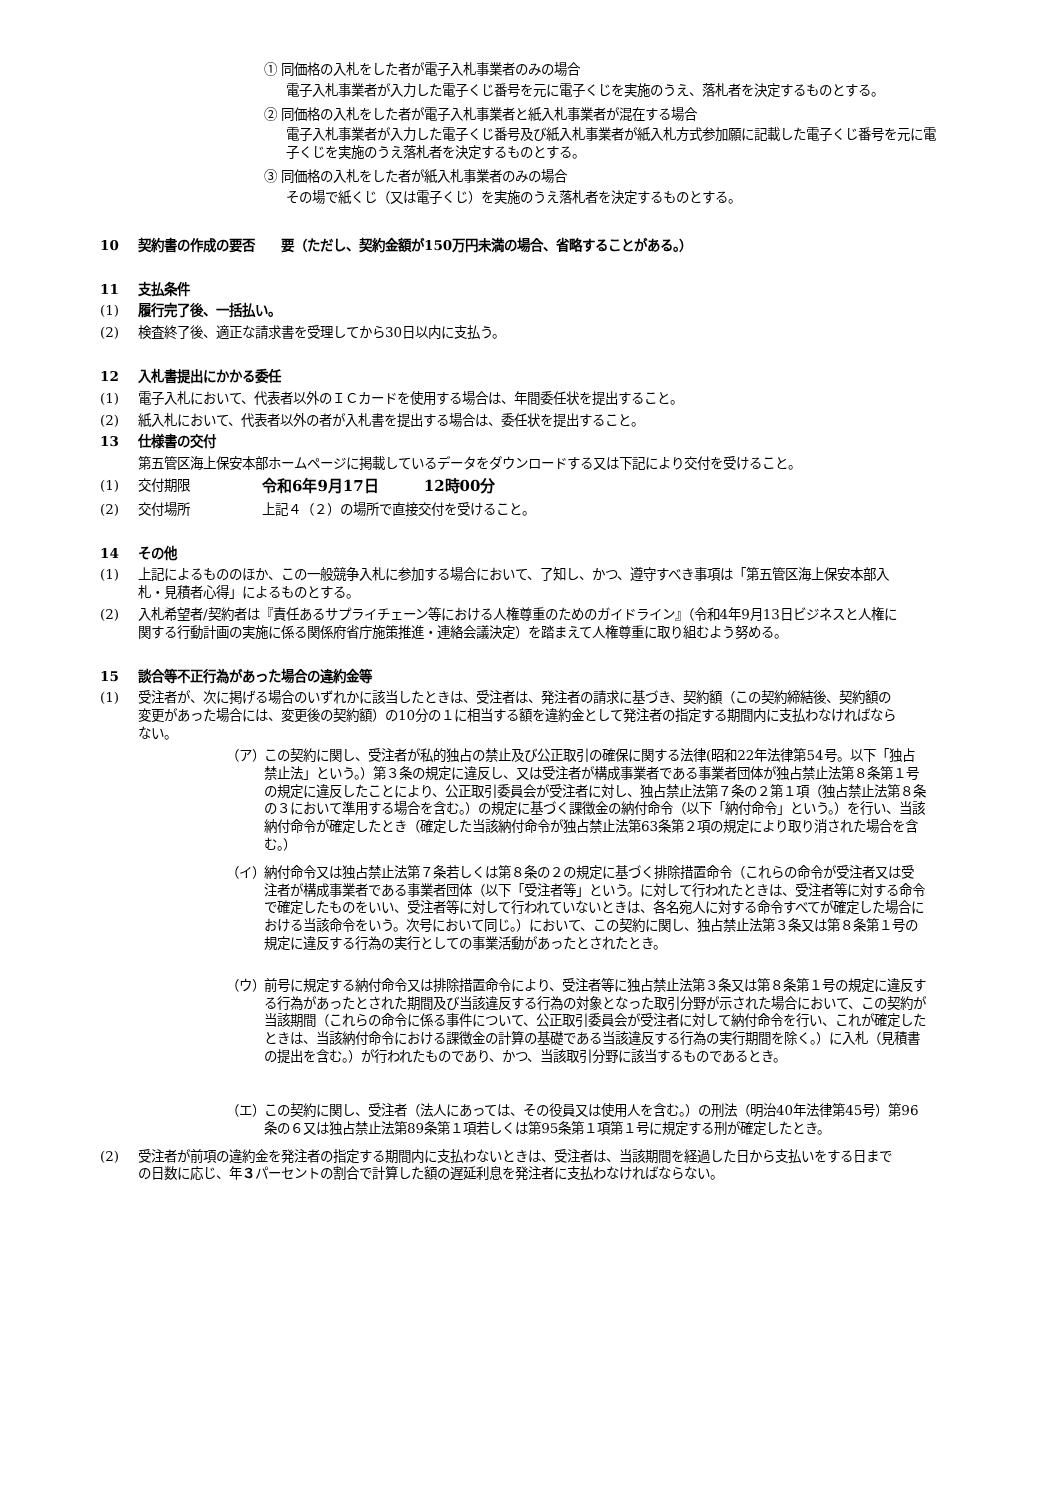① 同価格の入札をした者が電子入札事業者のみの場合
電子入札事業者が入力した電子くじ番号を元に電子くじを実施のうえ、落札者を決定するものとする。
② 同価格の入札をした者が電子入札事業者と紙入札事業者が混在する場合
電子入札事業者が入力した電子くじ番号及び紙入札事業者が紙入札方式参加願に記載した電子くじ番号を元に電子くじを実施のうえ落札者を決定するものとする。
③ 同価格の入札をした者が紙入札事業者のみの場合
その場で紙くじ（又は電子くじ）を実施のうえ落札者を決定するものとする。
10 契約書の作成の要否　　要（ただし、契約金額が150万円未満の場合、省略することがある。）
11 支払条件
(1) 履行完了後、一括払い。
(2) 検査終了後、適正な請求書を受理してから30日以内に支払う。
12 入札書提出にかかる委任
(1) 電子入札において、代表者以外のＩＣカードを使用する場合は、年間委任状を提出すること。
(2) 紙入札において、代表者以外の者が入札書を提出する場合は、委任状を提出すること。
13 仕様書の交付
第五管区海上保安本部ホームページに掲載しているデータをダウンロードする又は下記により交付を受けること。
(1) 交付期限 令和6年9月17日　　　12時00分
(2) 交付場所 上記４（２）の場所で直接交付を受けること。
14 その他
(1) 上記によるもののほか、この一般競争入札に参加する場合において、了知し、かつ、遵守すべき事項は「第五管区海上保安本部入札・見積者心得」によるものとする。
(2) 入札希望者/契約者は『責任あるサプライチェーン等における人権尊重のためのガイドライン』（令和4年9月13日ビジネスと人権に関する行動計画の実施に係る関係府省庁施策推進・連絡会議決定）を踏まえて人権尊重に取り組むよう努める。
15 談合等不正行為があった場合の違約金等
(1) 受注者が、次に掲げる場合のいずれかに該当したときは、受注者は、発注者の請求に基づき、契約額（この契約締結後、契約額の変更があった場合には、変更後の契約額）の10分の１に相当する額を違約金として発注者の指定する期間内に支払わなければならない。
（ア） この契約に関し、受注者が私的独占の禁止及び公正取引の確保に関する法律(昭和22年法律第54号。以下「独占禁止法」という。）第３条の規定に違反し、又は受注者が構成事業者である事業者団体が独占禁止法第８条第１号の規定に違反したことにより、公正取引委員会が受注者に対し、独占禁止法第７条の２第１項（独占禁止法第８条の３において準用する場合を含む。）の規定に基づく課徴金の納付命令（以下「納付命令」という。）を行い、当該納付命令が確定したとき（確定した当該納付命令が独占禁止法第63条第２項の規定により取り消された場合を含む。）
（イ） 納付命令又は独占禁止法第７条若しくは第８条の２の規定に基づく排除措置命令（これらの命令が受注者又は受注者が構成事業者である事業者団体（以下「受注者等」という。に対して行われたときは、受注者等に対する命令で確定したものをいい、受注者等に対して行われていないときは、各名宛人に対する命令すべてが確定した場合における当該命令をいう。次号において同じ。）において、この契約に関し、独占禁止法第３条又は第８条第１号の規定に違反する行為の実行としての事業活動があったとされたとき。
（ウ） 前号に規定する納付命令又は排除措置命令により、受注者等に独占禁止法第３条又は第８条第１号の規定に違反する行為があったとされた期間及び当該違反する行為の対象となった取引分野が示された場合において、この契約が当該期間（これらの命令に係る事件について、公正取引委員会が受注者に対して納付命令を行い、これが確定したときは、当該納付命令における課徴金の計算の基礎である当該違反する行為の実行期間を除く。）に入札（見積書の提出を含む。）が行われたものであり、かつ、当該取引分野に該当するものであるとき。
（エ） この契約に関し、受注者（法人にあっては、その役員又は使用人を含む。）の刑法（明治40年法律第45号）第96条の６又は独占禁止法第89条第１項若しくは第95条第１項第１号に規定する刑が確定したとき。
(2) 受注者が前項の違約金を発注者の指定する期間内に支払わないときは、受注者は、当該期間を経過した日から支払いをする日までの日数に応じ、年３パーセントの割合で計算した額の遅延利息を発注者に支払わなければならない。